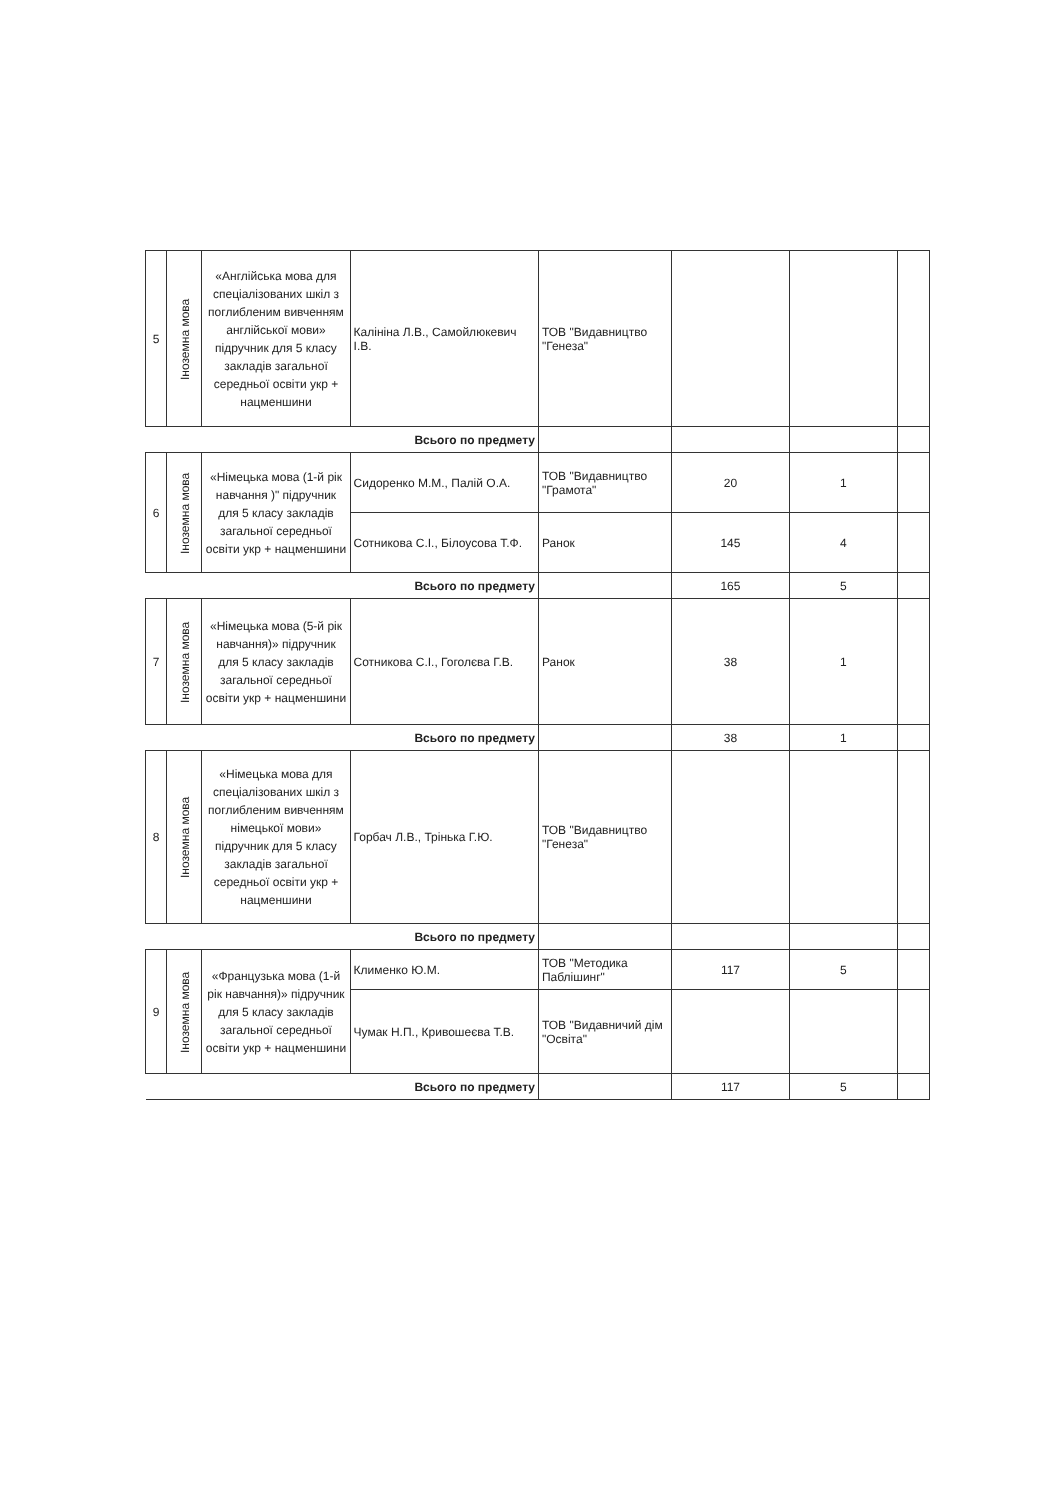| 5 | Іноземна мова | «Англійська мова для спеціалізованих шкіл з поглибленим вивченням англійської мови» підручник для 5 класу закладів загальної середньої освіти укр + нацменшини | Калініна Л.В., Самойлюкевич І.В. | ТОВ "Видавництво "Генеза" | | | |
| Всього по предмету | | | | | | | |
| 6 | Іноземна мова | «Німецька мова (1-й рік навчання )" підручник для 5 класу закладів загальної середньої освіти укр + нацменшини | Сидоренко М.М., Палій О.А. | ТОВ "Видавництво "Грамота" | 20 | 1 | |
| | | | Сотникова С.І., Білоусова Т.Ф. | Ранок | 145 | 4 | |
| Всього по предмету | | | | | 165 | 5 | |
| 7 | Іноземна мова | «Німецька мова (5-й рік навчання)» підручник для 5 класу закладів загальної середньої освіти укр + нацменшини | Сотникова С.І., Гоголєва Г.В. | Ранок | 38 | 1 | |
| Всього по предмету | | | | | 38 | 1 | |
| 8 | Іноземна мова | «Німецька мова для спеціалізованих шкіл з поглибленим вивченням німецької мови» підручник для 5 класу закладів загальної середньої освіти укр + нацменшини | Горбач Л.В., Трінька Г.Ю. | ТОВ "Видавництво "Генеза" | | | |
| Всього по предмету | | | | | | | |
| 9 | Іноземна мова | «Французька мова (1-й рік навчання)» підручник для 5 класу закладів загальної середньої освіти укр + нацменшини | Клименко Ю.М. | ТОВ "Методика Паблішинг" | 117 | 5 | |
| | | | Чумак Н.П., Кривошеєва Т.В. | ТОВ "Видавничий дім "Освіта" | | | |
| Всього по предмету | | | | | 117 | 5 | |